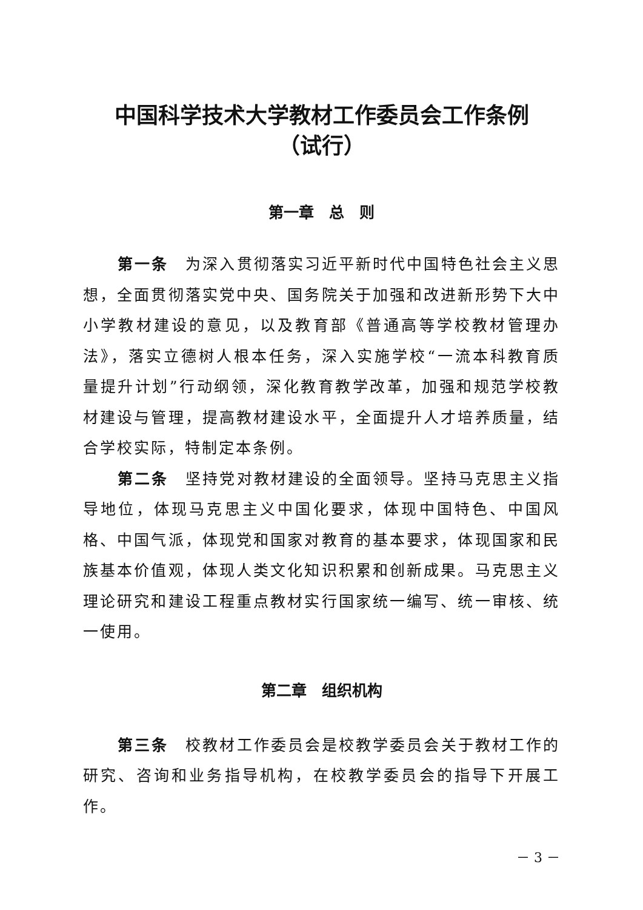中国科学技术大学教材工作委员会工作条例
（试行）
第一章　总　则
第一条　为深入贯彻落实习近平新时代中国特色社会主义思想，全面贯彻落实党中央、国务院关于加强和改进新形势下大中小学教材建设的意见，以及教育部《普通高等学校教材管理办法》，落实立德树人根本任务，深入实施学校“一流本科教育质量提升计划”行动纲领，深化教育教学改革，加强和规范学校教材建设与管理，提高教材建设水平，全面提升人才培养质量，结合学校实际，特制定本条例。
第二条　坚持党对教材建设的全面领导。坚持马克思主义指导地位，体现马克思主义中国化要求，体现中国特色、中国风格、中国气派，体现党和国家对教育的基本要求，体现国家和民族基本价值观，体现人类文化知识积累和创新成果。马克思主义理论研究和建设工程重点教材实行国家统一编写、统一审核、统一使用。
第二章　组织机构
第三条　校教材工作委员会是校教学委员会关于教材工作的研究、咨询和业务指导机构，在校教学委员会的指导下开展工作。
－ 3 －